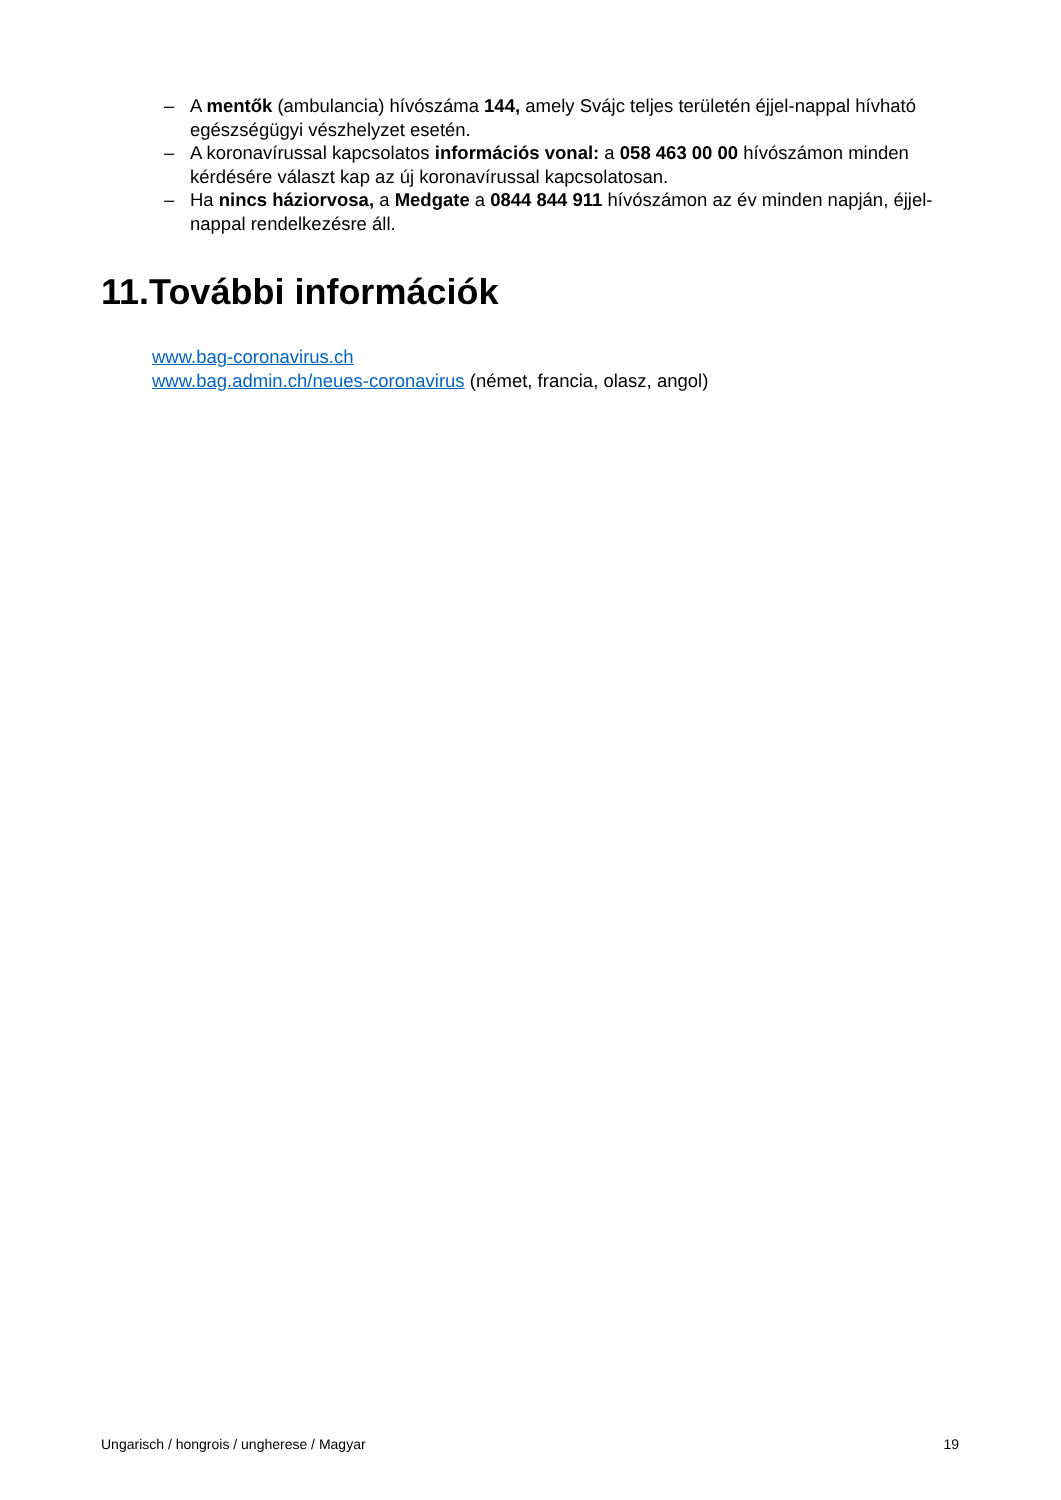– A mentők (ambulancia) hívószáma 144, amely Svájc teljes területén éjjel-nappal hívható egészségügyi vészhelyzet esetén.
– A koronavírussal kapcsolatos információs vonal: a 058 463 00 00 hívószámon minden kérdésére választ kap az új koronavírussal kapcsolatosan.
– Ha nincs háziorvosa, a Medgate a 0844 844 911 hívószámon az év minden napján, éjjel-nappal rendelkezésre áll.
11.További információk
www.bag-coronavirus.ch
www.bag.admin.ch/neues-coronavirus (német, francia, olasz, angol)
Ungarisch / hongrois / ungherese / Magyar 19